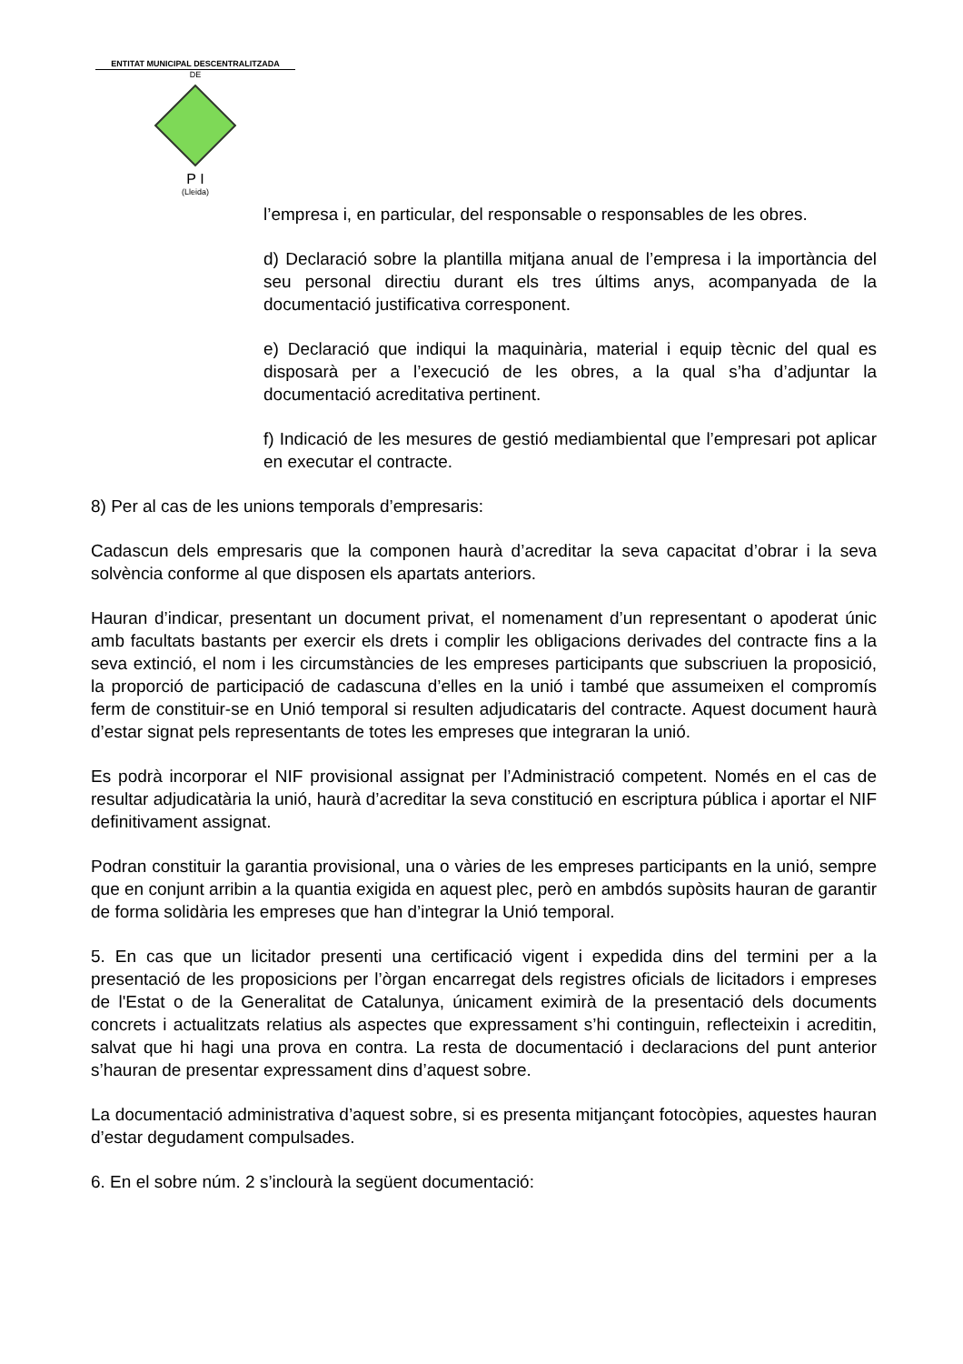ENTITAT MUNICIPAL DESCENTRALITZADA
DE
P I
(Lleida)
l’empresa i, en particular, del responsable o responsables de les obres.
d) Declaració sobre la plantilla mitjana anual de l’empresa i la importància del seu personal directiu durant els tres últims anys, acompanyada de la documentació justificativa corresponent.
e) Declaració que indiqui la maquinària, material i equip tècnic del qual es disposarà per a l’execució de les obres, a la qual s’ha d’adjuntar la documentació acreditativa pertinent.
f) Indicació de les mesures de gestió mediambiental que l’empresari pot aplicar en executar el contracte.
8) Per al cas de les unions temporals d’empresaris:
Cadascun dels empresaris que la componen haurà d’acreditar la seva capacitat d’obrar i la seva solvència conforme al que disposen els apartats anteriors.
Hauran d’indicar, presentant un document privat, el nomenament d’un representant o apoderat únic amb facultats bastants per exercir els drets i complir les obligacions derivades del contracte fins a la seva extinció, el nom i les circumstàncies de les empreses participants que subscriuen la proposició, la proporció de participació de cadascuna d’elles en la unió i també que assumeixen el compromís ferm de constituir-se en Unió temporal si resulten adjudicataris del contracte. Aquest document haurà d’estar signat pels representants de totes les empreses que integraran la unió.
Es podrà incorporar el NIF provisional assignat per l’Administració competent. Només en el cas de resultar adjudicatària la unió, haurà d’acreditar la seva constitució en escriptura pública i aportar el NIF definitivament assignat.
Podran constituir la garantia provisional, una o vàries de les empreses participants en la unió, sempre que en conjunt arribin a la quantia exigida en aquest plec, però en ambdós supòsits hauran de garantir de forma solidària les empreses que han d’integrar la Unió temporal.
5. En cas que un licitador presenti una certificació vigent i expedida dins del termini per a la presentació de les proposicions per l’òrgan encarregat dels registres oficials de licitadors i empreses de l'Estat o de la Generalitat de Catalunya, únicament eximirà de la presentació dels documents concrets i actualitzats relatius als aspectes que expressament s’hi continguin, reflecteixin i acreditin, salvat que hi hagi una prova en contra. La resta de documentació i declaracions del punt anterior s’hauran de presentar expressament dins d’aquest sobre.
La documentació administrativa d’aquest sobre, si es presenta mitjançant fotocòpies, aquestes hauran d’estar degudament compulsades.
6. En el sobre núm. 2 s’inclourà la següent documentació: